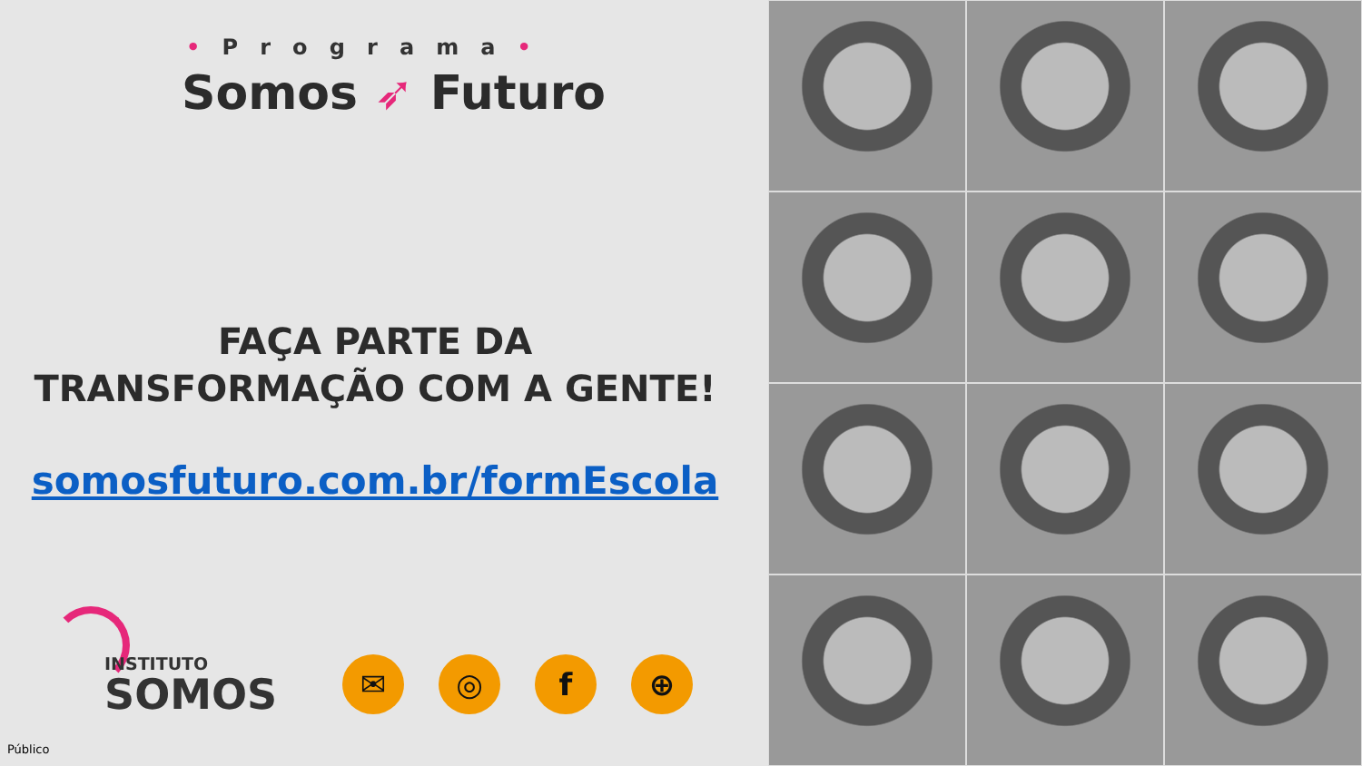• Programa •
Somos ➶ Futuro
FAÇA PARTE DA
TRANSFORMAÇÃO COM A GENTE!
somosfuturo.com.br/formEscola
INSTITUTO
SOMOS
✉ ◎ f ⊕
Público